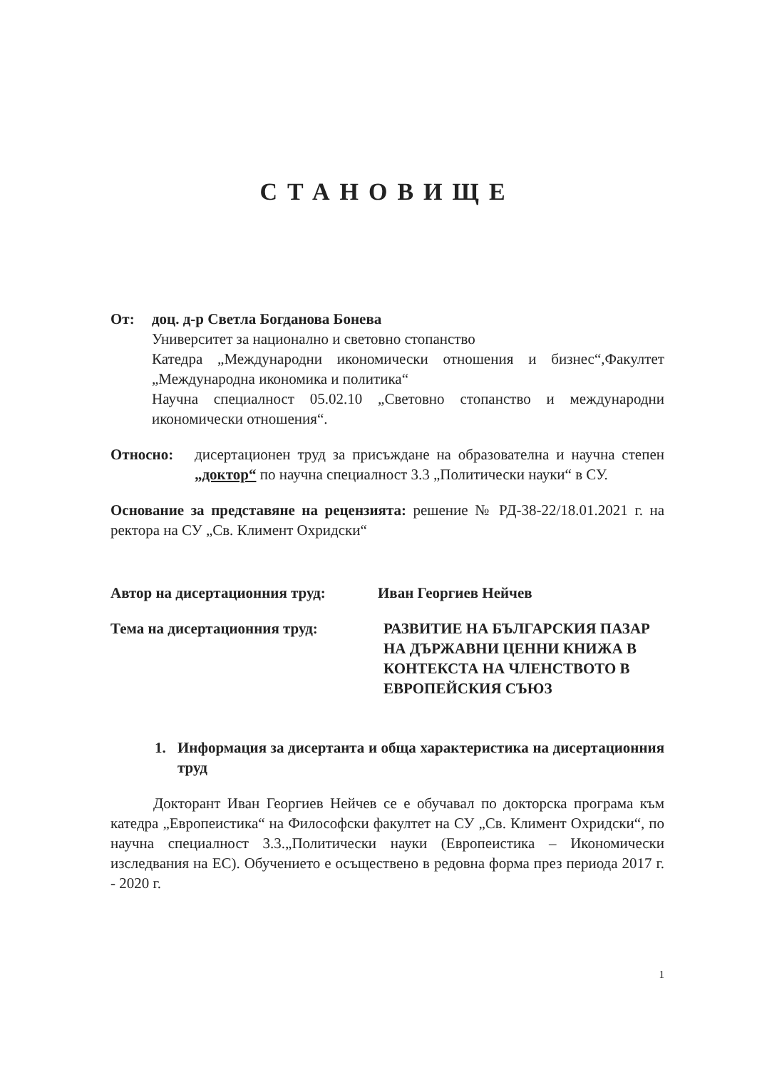СТАНОВИЩЕ
От: доц. д-р Светла Богданова Бонева
Университет за национално и световно стопанство
Катедра „Международни икономически отношения и бизнес“,Факултет „Международна икономика и политика“
Научна специалност 05.02.10 „Световно стопанство и международни икономически отношения“.
Относно: дисертационен труд за присъждане на образователна и научна степен „доктор“ по научна специалност 3.3 „Политически науки“ в СУ.
Основание за представяне на рецензията: решение № РД-38-22/18.01.2021 г. на ректора на СУ „Св. Климент Охридски“
Автор на дисертационния труд: Иван Георгиев Нейчев
Тема на дисертационния труд: РАЗВИТИЕ НА БЪЛГАРСКИЯ ПАЗАР НА ДЪРЖАВНИ ЦЕННИ КНИЖА В КОНТЕКСТА НА ЧЛЕНСТВОТО В ЕВРОПЕЙСКИЯ СЪЮЗ
1. Информация за дисертанта и обща характеристика на дисертационния труд
Докторант Иван Георгиев Нейчев се е обучавал по докторска програма към катедра „Европеистика“ на Философски факултет на СУ „Св. Климент Охридски“, по научна специалност 3.3.„Политически науки (Европеистика – Икономически изследвания на ЕС). Обучението е осъществено в редовна форма през периода 2017 г. - 2020 г.
1